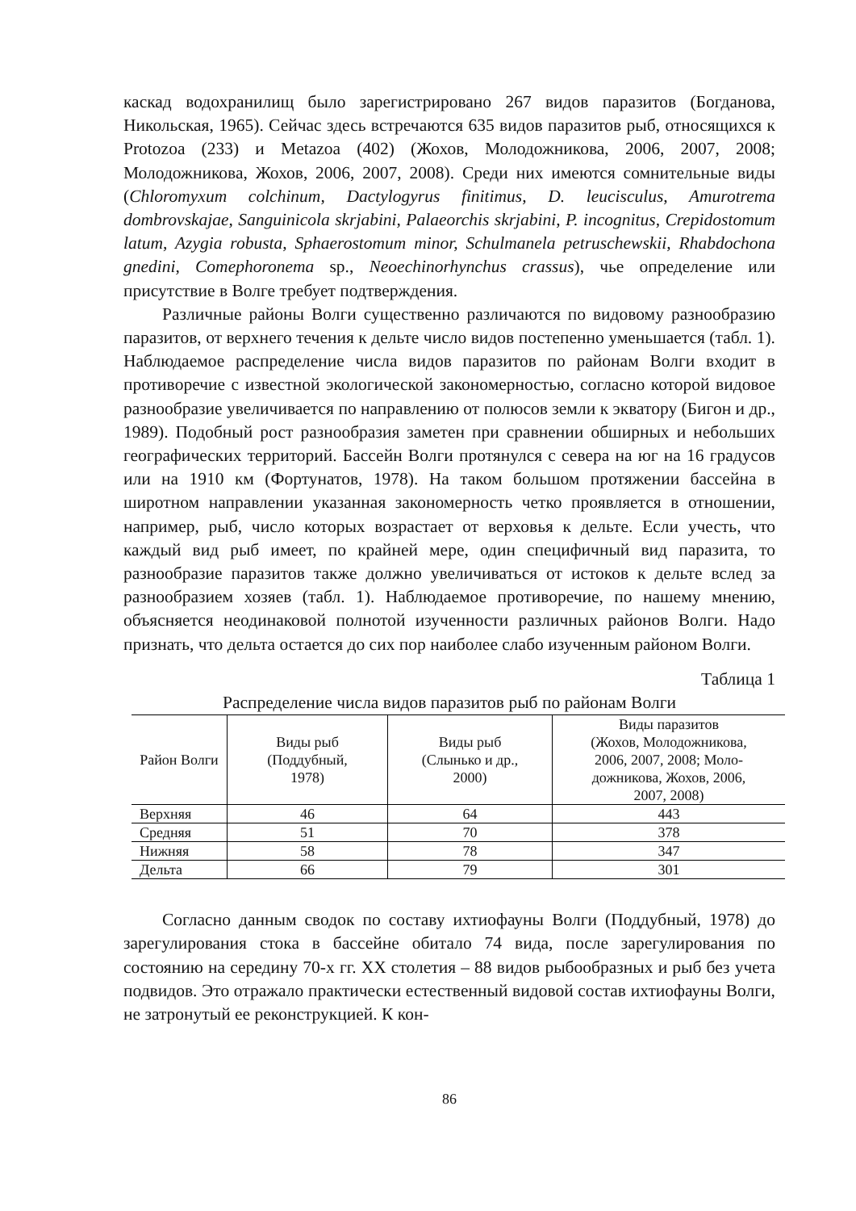каскад водохранилищ было зарегистрировано 267 видов паразитов (Богданова, Никольская, 1965). Сейчас здесь встречаются 635 видов паразитов рыб, относящихся к Protozoa (233) и Metazoa (402) (Жохов, Молодожникова, 2006, 2007, 2008; Молодожникова, Жохов, 2006, 2007, 2008). Среди них имеются сомнительные виды (Chloromyxum colchinum, Dactylogyrus finitimus, D. leucisculus, Amurotrema dombrovskajae, Sanguinicola skrjabini, Palaeorchis skrjabini, P. incognitus, Crepidostomum latum, Azygia robusta, Sphaerostomum minor, Schulmanela petruschewskii, Rhabdochona gnedini, Comephoronema sp., Neoechinorhynchus crassus), чье определение или присутствие в Волге требует подтверждения.
Различные районы Волги существенно различаются по видовому разнообразию паразитов, от верхнего течения к дельте число видов постепенно уменьшается (табл. 1). Наблюдаемое распределение числа видов паразитов по районам Волги входит в противоречие с известной экологической закономерностью, согласно которой видовое разнообразие увеличивается по направлению от полюсов земли к экватору (Бигон и др., 1989). Подобный рост разнообразия заметен при сравнении обширных и небольших географических территорий. Бассейн Волги протянулся с севера на юг на 16 градусов или на 1910 км (Фортунатов, 1978). На таком большом протяжении бассейна в широтном направлении указанная закономерность четко проявляется в отношении, например, рыб, число которых возрастает от верховья к дельте. Если учесть, что каждый вид рыб имеет, по крайней мере, один специфичный вид паразита, то разнообразие паразитов также должно увеличиваться от истоков к дельте вслед за разнообразием хозяев (табл. 1). Наблюдаемое противоречие, по нашему мнению, объясняется неодинаковой полнотой изученности различных районов Волги. Надо признать, что дельта остается до сих пор наиболее слабо изученным районом Волги.
Таблица 1
Распределение числа видов паразитов рыб по районам Волги
| Район Волги | Виды рыб (Поддубный, 1978) | Виды рыб (Слынько и др., 2000) | Виды паразитов (Жохов, Молодожникова, 2006, 2007, 2008; Моло- дожникова, Жохов, 2006, 2007, 2008) |
| --- | --- | --- | --- |
| Верхняя | 46 | 64 | 443 |
| Средняя | 51 | 70 | 378 |
| Нижняя | 58 | 78 | 347 |
| Дельта | 66 | 79 | 301 |
Согласно данным сводок по составу ихтиофауны Волги (Поддубный, 1978) до зарегулирования стока в бассейне обитало 74 вида, после зарегулирования по состоянию на середину 70-х гг. XX столетия – 88 видов рыбообразных и рыб без учета подвидов. Это отражало практически естественный видовой состав ихтиофауны Волги, не затронутый ее реконструкцией. К кон-
86